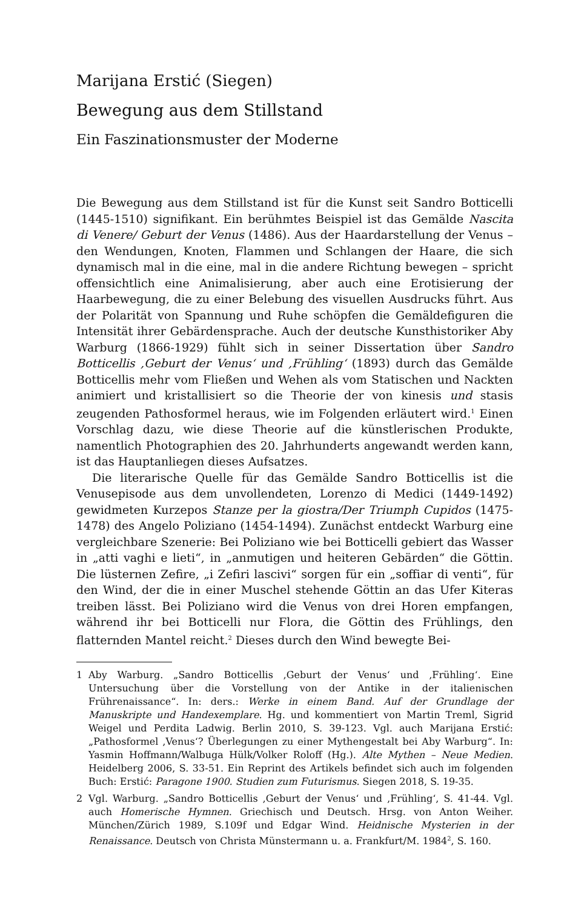Marijana Erstić (Siegen)
Bewegung aus dem Stillstand
Ein Faszinationsmuster der Moderne
Die Bewegung aus dem Stillstand ist für die Kunst seit Sandro Botticelli (1445-1510) signifikant. Ein berühmtes Beispiel ist das Gemälde Nascita di Venere/ Geburt der Venus (1486). Aus der Haardarstellung der Venus – den Wendungen, Knoten, Flammen und Schlangen der Haare, die sich dynamisch mal in die eine, mal in die andere Richtung bewegen – spricht offensichtlich eine Animalisierung, aber auch eine Erotisierung der Haarbewegung, die zu einer Belebung des visuellen Ausdrucks führt. Aus der Polarität von Spannung und Ruhe schöpfen die Gemäldefiguren die Intensität ihrer Gebärdensprache. Auch der deutsche Kunsthistoriker Aby Warburg (1866-1929) fühlt sich in seiner Dissertation über Sandro Botticellis ‚Geburt der Venus‘ und ‚Frühling‘ (1893) durch das Gemälde Botticellis mehr vom Fließen und Wehen als vom Statischen und Nackten animiert und kristallisiert so die Theorie der von kinesis und stasis zeugenden Pathosformel heraus, wie im Folgenden erläutert wird.<sup>1</sup> Einen Vorschlag dazu, wie diese Theorie auf die künstlerischen Produkte, namentlich Photographien des 20. Jahrhunderts angewandt werden kann, ist das Hauptanliegen dieses Aufsatzes.
Die literarische Quelle für das Gemälde Sandro Botticellis ist die Venusepisode aus dem unvollendeten, Lorenzo di Medici (1449-1492) gewidmeten Kurzepos Stanze per la giostra/Der Triumph Cupidos (1475-1478) des Angelo Poliziano (1454-1494). Zunächst entdeckt Warburg eine vergleichbare Szenerie: Bei Poliziano wie bei Botticelli gebiert das Wasser in „atti vaghi e lieti“, in „anmutigen und heiteren Gebärden“ die Göttin. Die lüsternen Zefire, „i Zefiri lascivi“ sorgen für ein „soffiar di venti“, für den Wind, der die in einer Muschel stehende Göttin an das Ufer Kiteras treiben lässt. Bei Poliziano wird die Venus von drei Horen empfangen, während ihr bei Botticelli nur Flora, die Göttin des Frühlings, den flatternden Mantel reicht.<sup>2</sup> Dieses durch den Wind bewegte Bei-
1 Aby Warburg. „Sandro Botticellis ‚Geburt der Venus‘ und ‚Frühling‘. Eine Untersuchung über die Vorstellung von der Antike in der italienischen Frührenaissance“. In: ders.: Werke in einem Band. Auf der Grundlage der Manuskripte und Handexemplare. Hg. und kommentiert von Martin Treml, Sigrid Weigel und Perdita Ladwig. Berlin 2010, S. 39-123. Vgl. auch Marijana Erstić: „Pathosformel ‚Venus‘? Überlegungen zu einer Mythengestalt bei Aby Warburg“. In: Yasmin Hoffmann/Walbuga Hülk/Volker Roloff (Hg.). Alte Mythen – Neue Medien. Heidelberg 2006, S. 33-51. Ein Reprint des Artikels befindet sich auch im folgenden Buch: Erstić: Paragone 1900. Studien zum Futurismus. Siegen 2018, S. 19-35.
2 Vgl. Warburg. „Sandro Botticellis ‚Geburt der Venus‘ und ‚Frühling‘, S. 41-44. Vgl. auch Homerische Hymnen. Griechisch und Deutsch. Hrsg. von Anton Weiher. München/Zürich 1989, S.109f und Edgar Wind. Heidnische Mysterien in der Renaissance. Deutsch von Christa Münstermann u. a. Frankfurt/M. 1984<sup>2</sup>, S. 160.